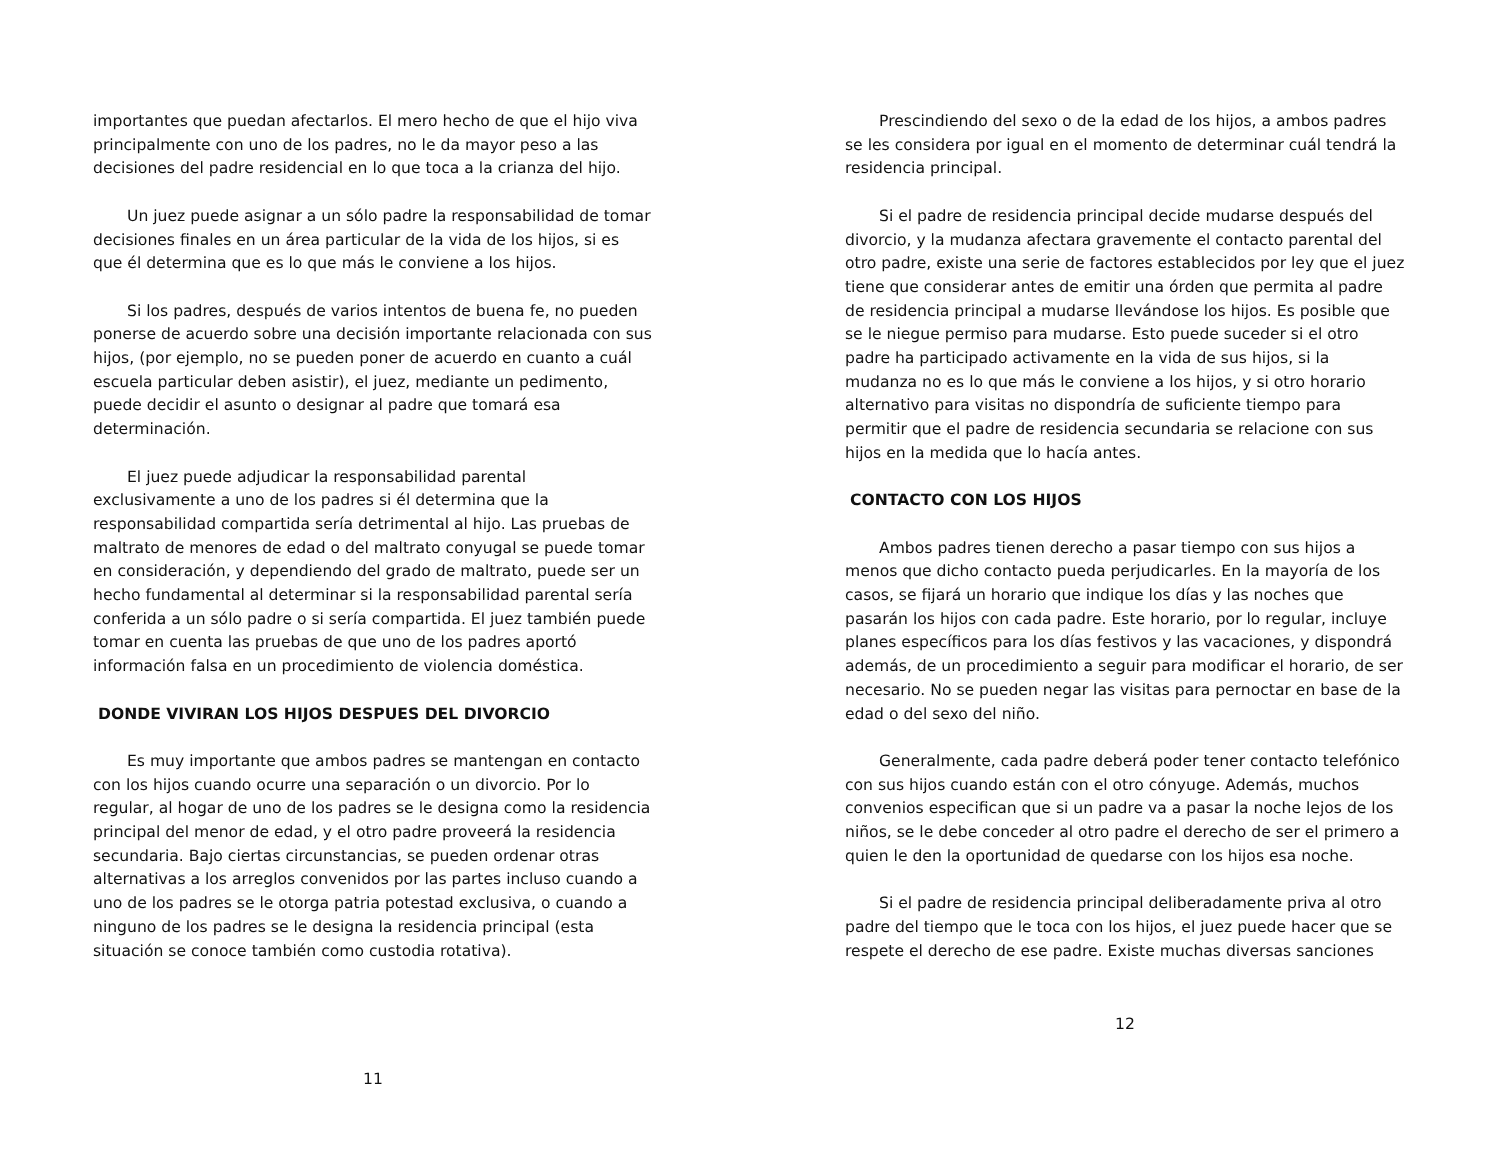importantes que puedan afectarlos. El mero hecho de que el hijo viva principalmente con uno de los padres, no le da mayor peso a las decisiones del padre residencial en lo que toca a la crianza del hijo.
Un juez puede asignar a un sólo padre la responsabilidad de tomar decisiones finales en un área particular de la vida de los hijos, si es que él determina que es lo que más le conviene a los hijos.
Si los padres, después de varios intentos de buena fe, no pueden ponerse de acuerdo sobre una decisión importante relacionada con sus hijos, (por ejemplo, no se pueden poner de acuerdo en cuanto a cuál escuela particular deben asistir), el juez, mediante un pedimento, puede decidir el asunto o designar al padre que tomará esa determinación.
El juez puede adjudicar la responsabilidad parental exclusivamente a uno de los padres si él determina que la responsabilidad compartida sería detrimental al hijo. Las pruebas de maltrato de menores de edad o del maltrato conyugal se puede tomar en consideración, y dependiendo del grado de maltrato, puede ser un hecho fundamental al determinar si la responsabilidad parental sería conferida a un sólo padre o si sería compartida. El juez también puede tomar en cuenta las pruebas de que uno de los padres aportó información falsa en un procedimiento de violencia doméstica.
DONDE VIVIRAN LOS HIJOS DESPUES DEL DIVORCIO
Es muy importante que ambos padres se mantengan en contacto con los hijos cuando ocurre una separación o un divorcio. Por lo regular, al hogar de uno de los padres se le designa como la residencia principal del menor de edad, y el otro padre proveerá la residencia secundaria. Bajo ciertas circunstancias, se pueden ordenar otras alternativas a los arreglos convenidos por las partes incluso cuando a uno de los padres se le otorga patria potestad exclusiva, o cuando a ninguno de los padres se le designa la residencia principal (esta situación se conoce también como custodia rotativa).
11
Prescindiendo del sexo o de la edad de los hijos, a ambos padres se les considera por igual en el momento de determinar cuál tendrá la residencia principal.
Si el padre de residencia principal decide mudarse después del divorcio, y la mudanza afectara gravemente el contacto parental del otro padre, existe una serie de factores establecidos por ley que el juez tiene que considerar antes de emitir una órden que permita al padre de residencia principal a mudarse llevándose los hijos. Es posible que se le niegue permiso para mudarse. Esto puede suceder si el otro padre ha participado activamente en la vida de sus hijos, si la mudanza no es lo que más le conviene a los hijos, y si otro horario alternativo para visitas no dispondría de suficiente tiempo para permitir que el padre de residencia secundaria se relacione con sus hijos en la medida que lo hacía antes.
CONTACTO CON LOS HIJOS
Ambos padres tienen derecho a pasar tiempo con sus hijos a menos que dicho contacto pueda perjudicarles. En la mayoría de los casos, se fijará un horario que indique los días y las noches que pasarán los hijos con cada padre. Este horario, por lo regular, incluye planes específicos para los días festivos y las vacaciones, y dispondrá además, de un procedimiento a seguir para modificar el horario, de ser necesario. No se pueden negar las visitas para pernoctar en base de la edad o del sexo del niño.
Generalmente, cada padre deberá poder tener contacto telefónico con sus hijos cuando están con el otro cónyuge. Además, muchos convenios especifican que si un padre va a pasar la noche lejos de los niños, se le debe conceder al otro padre el derecho de ser el primero a quien le den la oportunidad de quedarse con los hijos esa noche.
Si el padre de residencia principal deliberadamente priva al otro padre del tiempo que le toca con los hijos, el juez puede hacer que se respete el derecho de ese padre. Existe muchas diversas sanciones
12